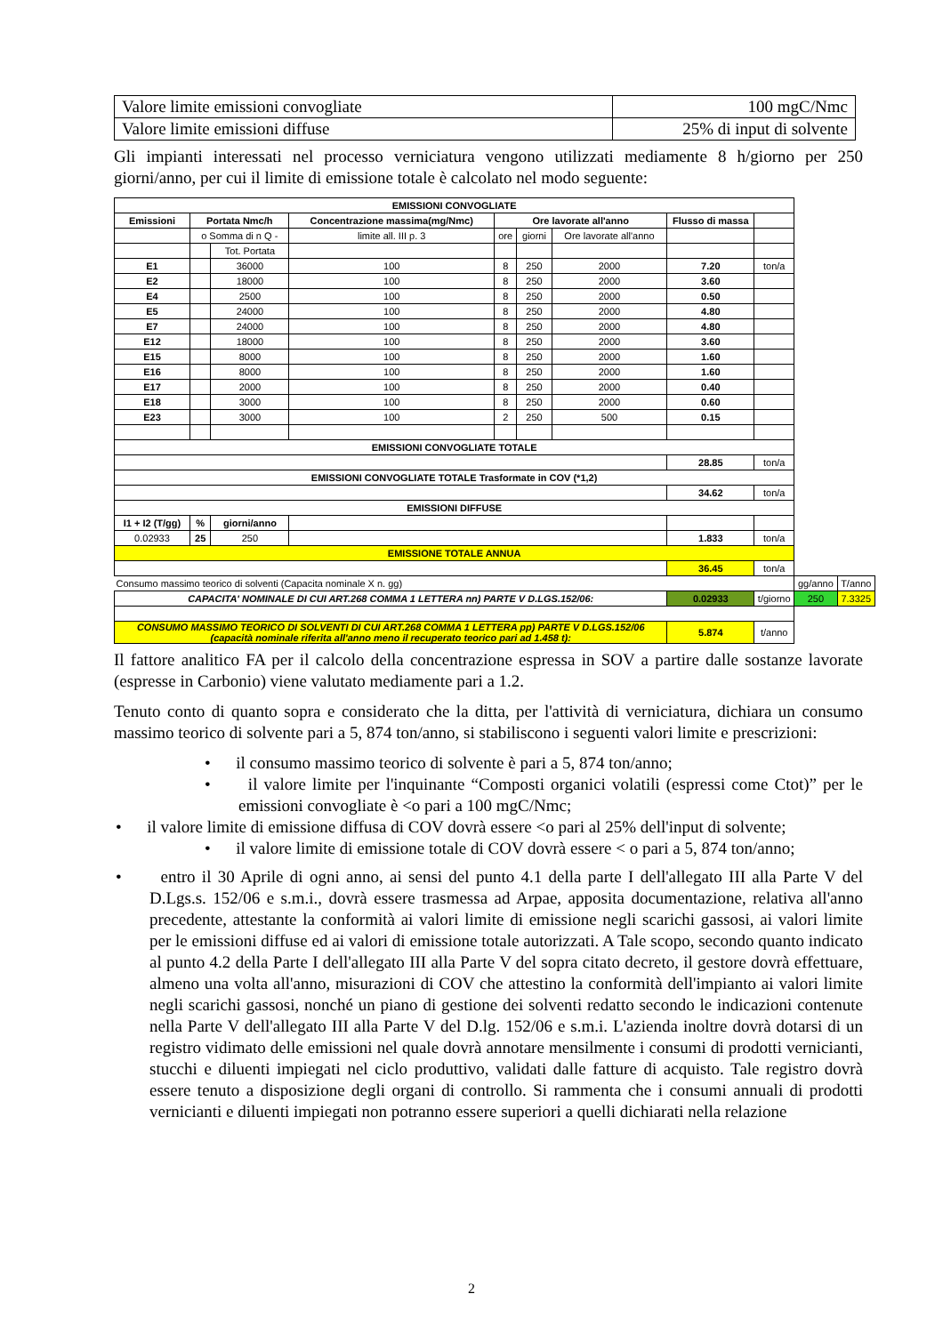| Valore limite emissioni convogliate | 100 mgC/Nmc |
| Valore limite emissioni diffuse | 25% di input di solvente |
Gli impianti interessati nel processo verniciatura vengono utilizzati mediamente 8 h/giorno per 250 giorni/anno, per cui il limite di emissione totale è calcolato nel modo seguente:
| EMISSIONI CONVOGLIATE | | | | | | | | | | |
| Emissioni | Portata Nmc/h | | Concentrazione massima(mg/Nmc) | Ore lavorate all'anno | | | Flusso di massa | | | |
| | o Somma di n Q - | | limite all. III p. 3 | ore | giorni | Ore lavorate all'anno | | | | |
| | | Tot. Portata | | | | | | | | |
| E1 | | 36000 | 100 | 8 | 250 | 2000 | 7.20 | ton/a | | |
| E2 | | 18000 | 100 | 8 | 250 | 2000 | 3.60 | | | |
| E4 | | 2500 | 100 | 8 | 250 | 2000 | 0.50 | | | |
| E5 | | 24000 | 100 | 8 | 250 | 2000 | 4.80 | | | |
| E7 | | 24000 | 100 | 8 | 250 | 2000 | 4.80 | | | |
| E12 | | 18000 | 100 | 8 | 250 | 2000 | 3.60 | | | |
| E15 | | 8000 | 100 | 8 | 250 | 2000 | 1.60 | | | |
| E16 | | 8000 | 100 | 8 | 250 | 2000 | 1.60 | | | |
| E17 | | 2000 | 100 | 8 | 250 | 2000 | 0.40 | | | |
| E18 | | 3000 | 100 | 8 | 250 | 2000 | 0.60 | | | |
| E23 | | 3000 | 100 | 2 | 250 | 500 | 0.15 | | | |
| EMISSIONI CONVOGLIATE TOTALE | | | | | | | | | | |
| | | | | | | | 28.85 | ton/a | | |
| EMISSIONI CONVOGLIATE TOTALE Trasformate in COV (*1,2) | | | | | | | | | | |
| | | | | | | | 34.62 | ton/a | | |
| EMISSIONI DIFFUSE | | | | | | | | | | |
| I1 + I2 (T/gg) | % | giorni/anno | | | | | | | | |
| 0.02933 | 25 | 250 | | | | | 1.833 | ton/a | | |
| EMISSIONE TOTALE ANNUA | | | | | | | | | | |
| | | | | | | | 36.45 | ton/a | | |
| Consumo massimo teorico di solventi (Capacita nominale X n. gg) | | | | | | | | | gg/anno | T/anno |
| CAPACITA' NOMINALE DI CUI ART.268 COMMA 1 LETTERA nn) PARTE V D.LGS.152/06: | | | | | | | 0.02933 | t/giorno | 250 | 7.3325 |
| CONSUMO MASSIMO TEORICO DI SOLVENTI DI CUI ART.268 COMMA 1 LETTERA pp) PARTE V D.LGS.152/06 (capacità nominale riferita all'anno meno il recuperato teorico pari ad 1.458 t): | | | | | | | 5.874 | t/anno | | |
Il fattore analitico FA per il calcolo della concentrazione espressa in SOV a partire dalle sostanze lavorate (espresse in Carbonio) viene valutato mediamente pari a 1.2.
Tenuto conto di quanto sopra e considerato che la ditta, per l'attività di verniciatura, dichiara un consumo massimo teorico di solvente pari a 5, 874 ton/anno, si stabiliscono i seguenti valori limite e prescrizioni:
• il consumo massimo teorico di solvente è pari a 5, 874 ton/anno;
• il valore limite per l'inquinante “Composti organici volatili (espressi come Ctot)” per le emissioni convogliate è <o pari a 100 mgC/Nmc;
• il valore limite di emissione diffusa di COV dovrà essere <o pari al 25% dell'input di solvente;
• il valore limite di emissione totale di COV dovrà essere < o pari a 5, 874 ton/anno;
• entro il 30 Aprile di ogni anno, ai sensi del punto 4.1 della parte I dell'allegato III alla Parte V del D.Lgs.s. 152/06 e s.m.i., dovrà essere trasmessa ad Arpae, apposita documentazione, relativa all'anno precedente, attestante la conformità ai valori limite di emissione negli scarichi gassosi, ai valori limite per le emissioni diffuse ed ai valori di emissione totale autorizzati. A Tale scopo, secondo quanto indicato al punto 4.2 della Parte I dell'allegato III alla Parte V del sopra citato decreto, il gestore dovrà effettuare, almeno una volta all'anno, misurazioni di COV che attestino la conformità dell'impianto ai valori limite negli scarichi gassosi, nonché un piano di gestione dei solventi redatto secondo le indicazioni contenute nella Parte V dell'allegato III alla Parte V del D.lg. 152/06 e s.m.i. L'azienda inoltre dovrà dotarsi di un registro vidimato delle emissioni nel quale dovrà annotare mensilmente i consumi di prodotti vernicianti, stucchi e diluenti impiegati nel ciclo produttivo, validati dalle fatture di acquisto. Tale registro dovrà essere tenuto a disposizione degli organi di controllo. Si rammenta che i consumi annuali di prodotti vernicianti e diluenti impiegati non potranno essere superiori a quelli dichiarati nella relazione
2